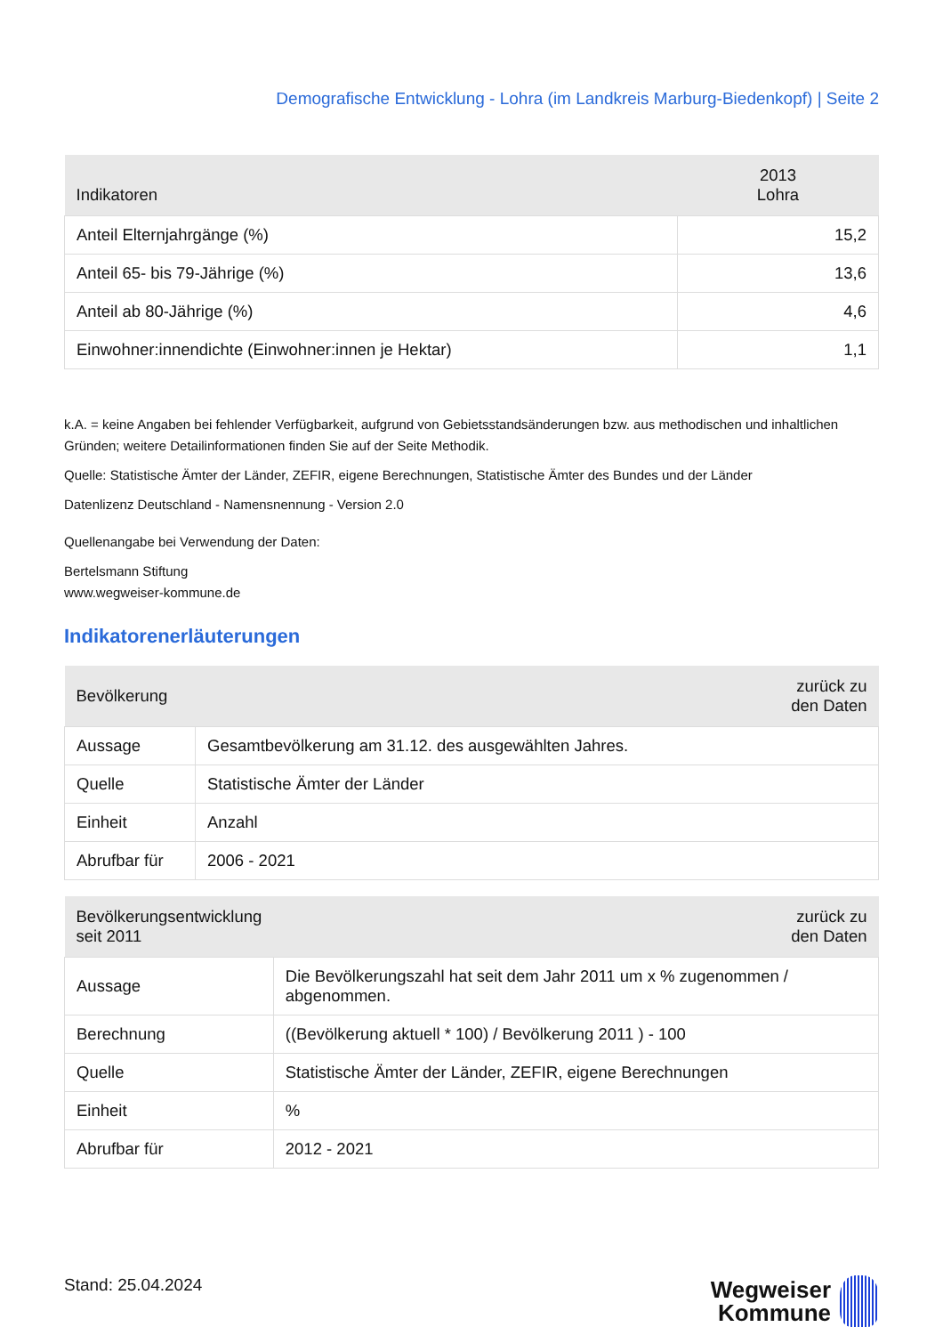Demografische Entwicklung - Lohra (im Landkreis Marburg-Biedenkopf) | Seite 2
| Indikatoren | 2013 Lohra |
| --- | --- |
| Anteil Elternjahrgänge (%) | 15,2 |
| Anteil 65- bis 79-Jährige (%) | 13,6 |
| Anteil ab 80-Jährige (%) | 4,6 |
| Einwohner:innendichte (Einwohner:innen je Hektar) | 1,1 |
k.A. = keine Angaben bei fehlender Verfügbarkeit, aufgrund von Gebietsstandsänderungen bzw. aus methodischen und inhaltlichen Gründen; weitere Detailinformationen finden Sie auf der Seite Methodik.
Quelle: Statistische Ämter der Länder, ZEFIR, eigene Berechnungen, Statistische Ämter des Bundes und der Länder
Datenlizenz Deutschland - Namensnennung - Version 2.0
Quellenangabe bei Verwendung der Daten:
Bertelsmann Stiftung
www.wegweiser-kommune.de
Indikatorenerläuterungen
| Bevölkerung | zurück zu den Daten |
| --- | --- |
| Aussage | Gesamtbevölkerung am 31.12. des ausgewählten Jahres. |
| Quelle | Statistische Ämter der Länder |
| Einheit | Anzahl |
| Abrufbar für | 2006 - 2021 |
| Bevölkerungsentwicklung seit 2011 | zurück zu den Daten |
| --- | --- |
| Aussage | Die Bevölkerungszahl hat seit dem Jahr 2011 um x % zugenommen / abgenommen. |
| Berechnung | ((Bevölkerung aktuell * 100) / Bevölkerung 2011 ) - 100 |
| Quelle | Statistische Ämter der Länder, ZEFIR, eigene Berechnungen |
| Einheit | % |
| Abrufbar für | 2012 - 2021 |
Stand: 25.04.2024
Wegweiser
Kommune